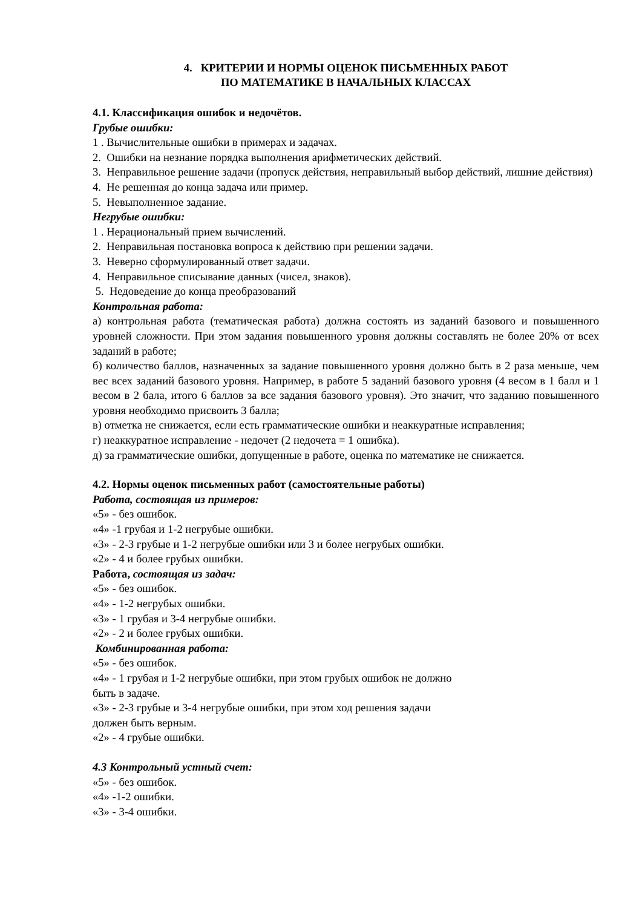4. КРИТЕРИИ И НОРМЫ ОЦЕНОК ПИСЬМЕННЫХ РАБОТ
ПО МАТЕМАТИКЕ В НАЧАЛЬНЫХ КЛАССАХ
4.1. Классификация ошибок и недочётов.
Грубые ошибки:
1 . Вычислительные ошибки в примерах и задачах.
2. Ошибки на незнание порядка выполнения арифметических действий.
3. Неправильное решение задачи (пропуск действия, неправильный выбор действий, лишние действия)
4. Не решенная до конца задача или пример.
5. Невыполненное задание.
Негрубые ошибки:
1 . Нерациональный прием вычислений.
2. Неправильная постановка вопроса к действию при решении задачи.
3. Неверно сформулированный ответ задачи.
4. Неправильное списывание данных (чисел, знаков).
5. Недоведение до конца преобразований
Контрольная работа:
а) контрольная работа (тематическая работа) должна состоять из заданий базового и повышенного уровней сложности. При этом задания повышенного уровня должны составлять не более 20% от всех заданий в работе;
б) количество баллов, назначенных за задание повышенного уровня должно быть в 2 раза меньше, чем вес всех заданий базового уровня. Например, в работе 5 заданий базового уровня (4 весом в 1 балл и 1 весом в 2 бала, итого 6 баллов за все задания базового уровня). Это значит, что заданию повышенного уровня необходимо присвоить 3 балла;
в) отметка не снижается, если есть грамматические ошибки и неаккуратные исправления;
г) неаккуратное исправление - недочет (2 недочета = 1 ошибка).
д) за грамматические ошибки, допущенные в работе, оценка по математике не снижается.
4.2. Нормы оценок письменных работ (самостоятельные работы)
Работа, состоящая из примеров:
«5» - без ошибок.
«4» -1 грубая и 1-2 негрубые ошибки.
«3» - 2-3 грубые и 1-2 негрубые ошибки или 3 и более негрубых ошибки.
«2» - 4 и более грубых ошибки.
Работа, состоящая из задач:
«5» - без ошибок.
«4» - 1-2 негрубых ошибки.
«3» - 1 грубая и 3-4 негрубые ошибки.
«2» - 2 и более грубых ошибки.
Комбинированная работа:
«5» - без ошибок.
«4» - 1 грубая и 1-2 негрубые ошибки, при этом грубых ошибок не должно
быть в задаче.
«3» - 2-3 грубые и 3-4 негрубые ошибки, при этом ход решения задачи
должен быть верным.
«2» - 4 грубые ошибки.
4.3 Контрольный устный счет:
«5» - без ошибок.
«4» -1-2 ошибки.
«3» - 3-4 ошибки.